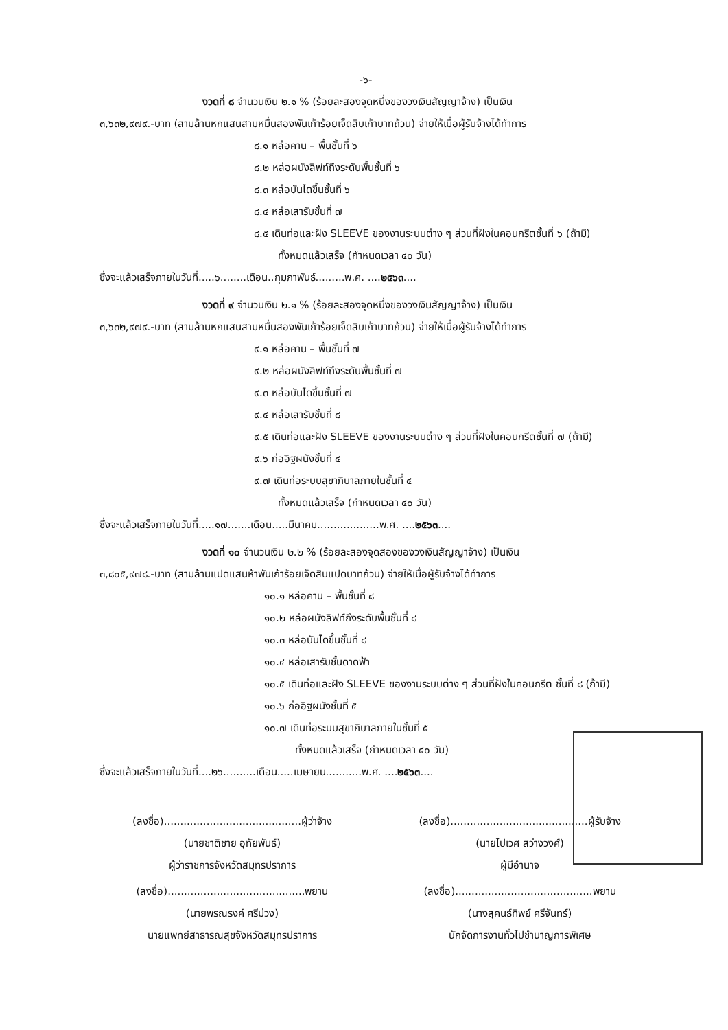-๖-
งวดที่ ๘ จำนวนเงิน ๒.๑ % (ร้อยละสองจุดหนึ่งของวงเงินสัญญาจ้าง) เป็นเงิน
๓,๖๓๒,๙๗๙.-บาท (สามล้านหกแสนสามหมื่นสองพันเก้าร้อยเจ็ดสิบเก้าบาทถ้วน) จ่ายให้เมื่อผู้รับจ้างได้ทำการ
๘.๑ หล่อคาน – พื้นชั้นที่ ๖
๘.๒ หล่อผนังลิฟท์ถึงระดับพื้นชั้นที่ ๖
๘.๓ หล่อบันไดขึ้นชั้นที่ ๖
๘.๔ หล่อเสารับชั้นที่ ๗
๘.๕ เดินท่อและฝัง SLEEVE ของงานระบบต่าง ๆ ส่วนที่ฝังในคอนกรีตชั้นที่ ๖ (ถ้ามี)
ทั้งหมดแล้วเสร็จ (กำหนดเวลา ๔๐ วัน)
ซึ่งจะแล้วเสร็จภายในวันที่.....๖........เดือน..กุมภาพันธ์.........พ.ศ. ....๒๕๖๓....
งวดที่ ๙ จำนวนเงิน ๒.๑ % (ร้อยละสองจุดหนึ่งของวงเงินสัญญาจ้าง) เป็นเงิน
๓,๖๓๒,๙๗๙.-บาท (สามล้านหกแสนสามหมื่นสองพันเก้าร้อยเจ็ดสิบเก้าบาทถ้วน) จ่ายให้เมื่อผู้รับจ้างได้ทำการ
๙.๑ หล่อคาน – พื้นชั้นที่ ๗
๙.๒ หล่อผนังลิฟท์ถึงระดับพื้นชั้นที่ ๗
๙.๓ หล่อบันไดขึ้นชั้นที่ ๗
๙.๔ หล่อเสารับชั้นที่ ๘
๙.๕ เดินท่อและฝัง SLEEVE ของงานระบบต่าง ๆ ส่วนที่ฝังในคอนกรีตชั้นที่ ๗ (ถ้ามี)
๙.๖ ก่ออิฐผนังชั้นที่ ๔
๙.๗ เดินท่อระบบสุขาภิบาลภายในชั้นที่ ๔
ทั้งหมดแล้วเสร็จ (กำหนดเวลา ๔๐ วัน)
ซึ่งจะแล้วเสร็จภายในวันที่.....๑๗.......เดือน.....มีนาคม...................พ.ศ. ....๒๕๖๓....
งวดที่ ๑๐ จำนวนเงิน ๒.๒ % (ร้อยละสองจุดสองของวงเงินสัญญาจ้าง) เป็นเงิน
๓,๘๐๕,๙๗๘.-บาท (สามล้านแปดแสนห้าพันเก้าร้อยเจ็ดสิบแปดบาทถ้วน) จ่ายให้เมื่อผู้รับจ้างได้ทำการ
๑๐.๑ หล่อคาน – พื้นชั้นที่ ๘
๑๐.๒ หล่อผนังลิฟท์ถึงระดับพื้นชั้นที่ ๘
๑๐.๓ หล่อบันไดขึ้นชั้นที่ ๘
๑๐.๔ หล่อเสารับชั้นดาดฟ้า
๑๐.๕ เดินท่อและฝัง SLEEVE ของงานระบบต่าง ๆ ส่วนที่ฝังในคอนกรีต ชั้นที่ ๘ (ถ้ามี)
๑๐.๖ ก่ออิฐผนังชั้นที่ ๕
๑๐.๗ เดินท่อระบบสุขาภิบาลภายในชั้นที่ ๕
ทั้งหมดแล้วเสร็จ (กำหนดเวลา ๔๐ วัน)
ซึ่งจะแล้วเสร็จภายในวันที่....๒๖..........เดือน.....เมษายน...........พ.ศ. ....๒๕๖๓....
(ลงชื่อ)..........................................ผู้ว่าจ้าง
(นายชาติชาย อุทัยพันธ์)
ผู้ว่าราชการจังหวัดสมุทรปราการ
(ลงชื่อ)..........................................ผู้รับจ้าง
(นายไปเวศ สว่างวงศ์)
ผู้มีอำนาจ
(ลงชื่อ)..........................................พยาน
(นายพรณรงค์ ศรีม่วง)
นายแพทย์สาธารณสุขจังหวัดสมุทรปราการ
(ลงชื่อ)..........................................พยาน
(นางสุคนธ์ทิพย์ ศรีจันทร์)
นักจัดการงานทั่วไปชำนาญการพิเศษ